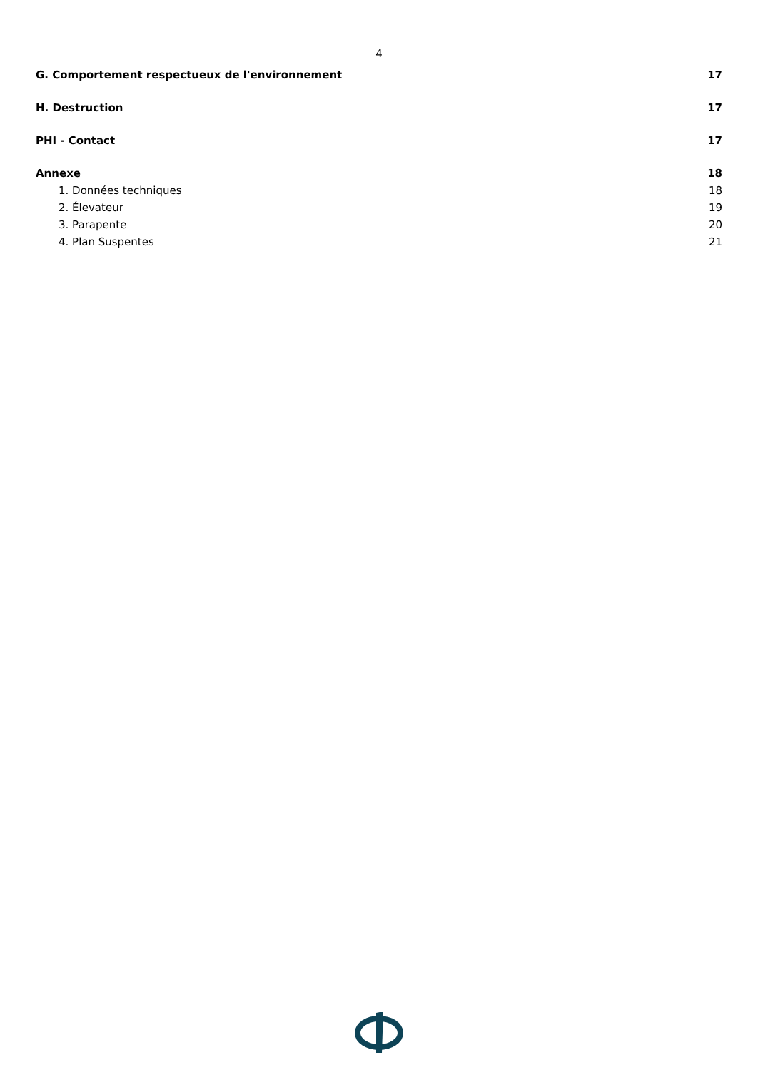4
G. Comportement respectueux de l'environnement 17
H. Destruction 17
PHI - Contact 17
Annexe 18
1. Données techniques 18
2. Élevateur 19
3. Parapente 20
4. Plan Suspentes 21